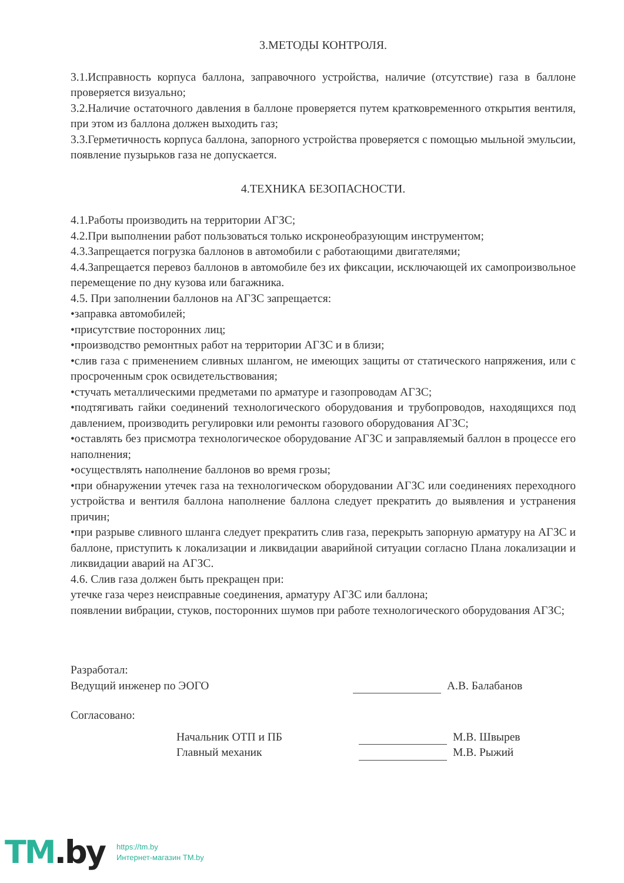3.МЕТОДЫ КОНТРОЛЯ.
3.1.Исправность корпуса баллона, заправочного устройства, наличие (отсутствие) газа в баллоне проверяется визуально;
3.2.Наличие остаточного давления в баллоне проверяется путем кратковременного открытия вентиля, при этом из баллона должен выходить газ;
3.3.Герметичность корпуса баллона, запорного устройства проверяется с помощью мыльной эмульсии, появление пузырьков газа не допускается.
4.ТЕХНИКА БЕЗОПАСНОСТИ.
4.1.Работы производить на территории АГЗС;
4.2.При выполнении работ пользоваться только искронеобразующим инструментом;
4.3.Запрещается погрузка баллонов в автомобили с работающими двигателями;
4.4.Запрещается перевоз баллонов в автомобиле без их фиксации, исключающей их самопроизвольное перемещение по дну кузова или багажника.
4.5. При заполнении баллонов на АГЗС запрещается:
•заправка автомобилей;
•присутствие посторонних лиц;
•производство ремонтных работ на территории АГЗС и в близи;
•слив газа с применением сливных шлангом, не имеющих защиты от статического напряжения, или с просроченным срок освидетельствования;
•стучать металлическими предметами по арматуре и газопроводам АГЗС;
•подтягивать гайки соединений технологического оборудования и трубопроводов, находящихся под давлением, производить регулировки или ремонты газового оборудования АГЗС;
•оставлять без присмотра технологическое оборудование АГЗС и заправляемый баллон в процессе его наполнения;
•осуществлять наполнение баллонов во время грозы;
•при обнаружении утечек газа на технологическом оборудовании АГЗС или соединениях переходного устройства и вентиля баллона наполнение баллона следует прекратить до выявления и устранения причин;
•при разрыве сливного шланга следует прекратить слив газа, перекрыть запорную арматуру на АГЗС и баллоне, приступить к локализации и ликвидации аварийной ситуации согласно Плана локализации и ликвидации аварий на АГЗС.
4.6. Слив газа должен быть прекращен при:
утечке газа через неисправные соединения, арматуру АГЗС или баллона;
появлении вибрации, стуков, посторонних шумов при работе технологического оборудования АГЗС;
Разработал:
Ведущий инженер по ЭОГО
А.В. Балабанов
Согласовано:
Начальник ОТП и ПБ
М.В. Швырев
Главный механик
М.В. Рыжий
TM.by
https://tm.by
Интернет-магазин TM.by